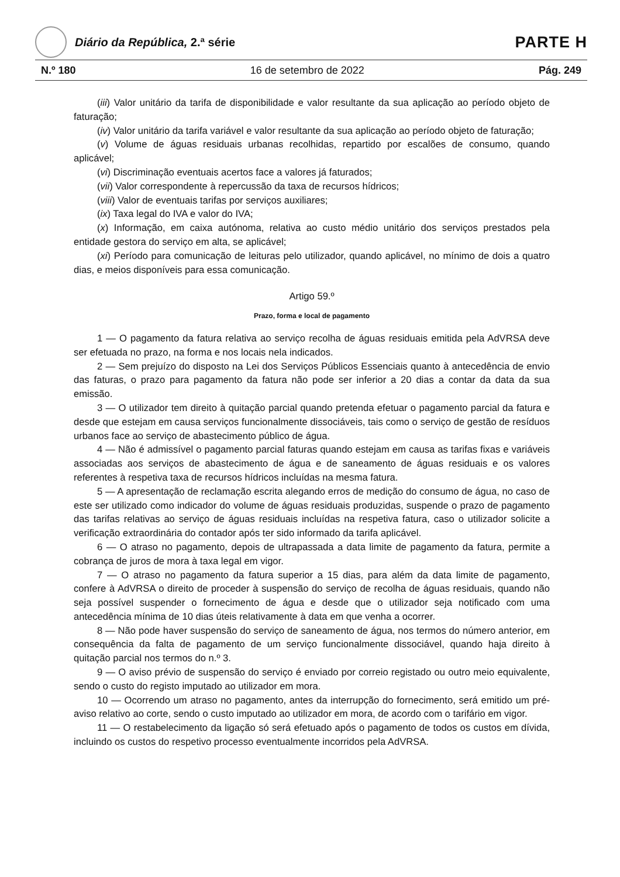Diário da República, 2.ª série
PARTE H
N.º 180 16 de setembro de 2022 Pág. 249
(iii) Valor unitário da tarifa de disponibilidade e valor resultante da sua aplicação ao período objeto de faturação;
(iv) Valor unitário da tarifa variável e valor resultante da sua aplicação ao período objeto de faturação;
(v) Volume de águas residuais urbanas recolhidas, repartido por escalões de consumo, quando aplicável;
(vi) Discriminação eventuais acertos face a valores já faturados;
(vii) Valor correspondente à repercussão da taxa de recursos hídricos;
(viii) Valor de eventuais tarifas por serviços auxiliares;
(ix) Taxa legal do IVA e valor do IVA;
(x) Informação, em caixa autónoma, relativa ao custo médio unitário dos serviços prestados pela entidade gestora do serviço em alta, se aplicável;
(xi) Período para comunicação de leituras pelo utilizador, quando aplicável, no mínimo de dois a quatro dias, e meios disponíveis para essa comunicação.
Artigo 59.º
Prazo, forma e local de pagamento
1 — O pagamento da fatura relativa ao serviço recolha de águas residuais emitida pela AdVRSA deve ser efetuada no prazo, na forma e nos locais nela indicados.
2 — Sem prejuízo do disposto na Lei dos Serviços Públicos Essenciais quanto à antecedência de envio das faturas, o prazo para pagamento da fatura não pode ser inferior a 20 dias a contar da data da sua emissão.
3 — O utilizador tem direito à quitação parcial quando pretenda efetuar o pagamento parcial da fatura e desde que estejam em causa serviços funcionalmente dissociáveis, tais como o serviço de gestão de resíduos urbanos face ao serviço de abastecimento público de água.
4 — Não é admissível o pagamento parcial faturas quando estejam em causa as tarifas fixas e variáveis associadas aos serviços de abastecimento de água e de saneamento de águas residuais e os valores referentes à respetiva taxa de recursos hídricos incluídas na mesma fatura.
5 — A apresentação de reclamação escrita alegando erros de medição do consumo de água, no caso de este ser utilizado como indicador do volume de águas residuais produzidas, suspende o prazo de pagamento das tarifas relativas ao serviço de águas residuais incluídas na respetiva fatura, caso o utilizador solicite a verificação extraordinária do contador após ter sido informado da tarifa aplicável.
6 — O atraso no pagamento, depois de ultrapassada a data limite de pagamento da fatura, permite a cobrança de juros de mora à taxa legal em vigor.
7 — O atraso no pagamento da fatura superior a 15 dias, para além da data limite de paga­mento, confere à AdVRSA o direito de proceder à suspensão do serviço de recolha de águas residuais, quando não seja possível suspender o fornecimento de água e desde que o utilizador seja notificado com uma antecedência mínima de 10 dias úteis relativamente à data em que venha a ocorrer.
8 — Não pode haver suspensão do serviço de saneamento de água, nos termos do número anterior, em consequência da falta de pagamento de um serviço funcionalmente dissociável, quando haja direito à quitação parcial nos termos do n.º 3.
9 — O aviso prévio de suspensão do serviço é enviado por correio registado ou outro meio equivalente, sendo o custo do registo imputado ao utilizador em mora.
10 — Ocorrendo um atraso no pagamento, antes da interrupção do fornecimento, será emitido um pré-aviso relativo ao corte, sendo o custo imputado ao utilizador em mora, de acordo com o tarifário em vigor.
11 — O restabelecimento da ligação só será efetuado após o pagamento de todos os custos em dívida, incluindo os custos do respetivo processo eventualmente incorridos pela AdVRSA.